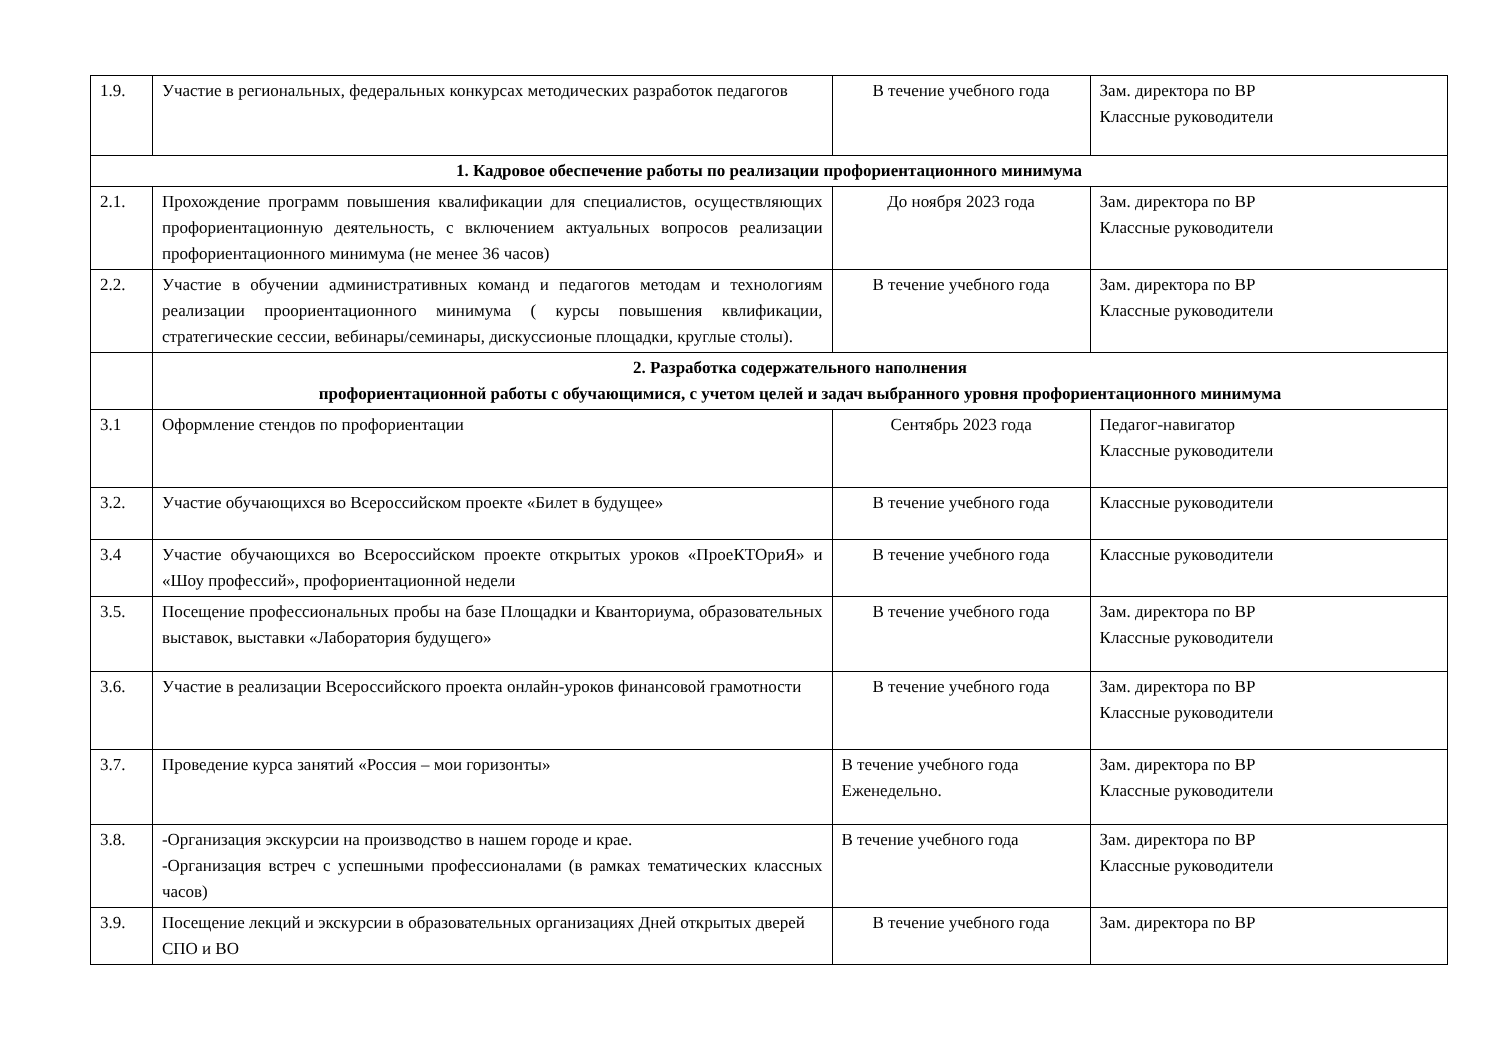| 1.9. | Участие в региональных, федеральных конкурсах методических разработок педагогов | В течение учебного года | Зам. директора по ВР Классные руководители |
| 1. Кадровое обеспечение работы по реализации профориентационного минимума | | | |
| 2.1. | Прохождение программ повышения квалификации для специалистов, осуществляющих профориентационную деятельность, с включением актуальных вопросов реализации профориентационного минимума (не менее 36 часов) | До ноября 2023 года | Зам. директора по ВР Классные руководители |
| 2.2. | Участие в обучении административных команд и педагогов методам и технологиям реализации проориентационного минимума ( курсы повышения квлификации, стратегические сессии, вебинары/семинары, дискуссионые площадки, круглые столы). | В течение учебного года | Зам. директора по ВР Классные руководители |
| | 2. Разработка содержательного наполнения профориентационной работы с обучающимися, с учетом целей и задач выбранного уровня профориентационного минимума | | |
| 3.1 | Оформление стендов по профориентации | Сентябрь 2023 года | Педагог-навигатор Классные руководители |
| 3.2. | Участие обучающихся во Всероссийском проекте «Билет в будущее» | В течение учебного года | Классные руководители |
| 3.4 | Участие обучающихся во Всероссийском проекте открытых уроков «ПроеКТОриЯ» и «Шоу профессий», профориентационной недели | В течение учебного года | Классные руководители |
| 3.5. | Посещение профессиональных пробы на базе Площадки и Кванториума, образовательных выставок, выставки «Лаборатория будущего» | В течение учебного года | Зам. директора по ВР Классные руководители |
| 3.6. | Участие в реализации Всероссийского проекта онлайн-уроков финансовой грамотности | В течение учебного года | Зам. директора по ВР Классные руководители |
| 3.7. | Проведение курса занятий «Россия – мои горизонты» | В течение учебного года Еженедельно. | Зам. директора по ВР Классные руководители |
| 3.8. | -Организация экскурсии на производство в нашем городе и крае. -Организация встреч с успешными профессионалами (в рамках тематических классных часов) | В течение учебного года | Зам. директора по ВР Классные руководители |
| 3.9. | Посещение лекций и экскурсии в образовательных организациях Дней открытых дверей СПО и ВО | В течение учебного года | Зам. директора по ВР |